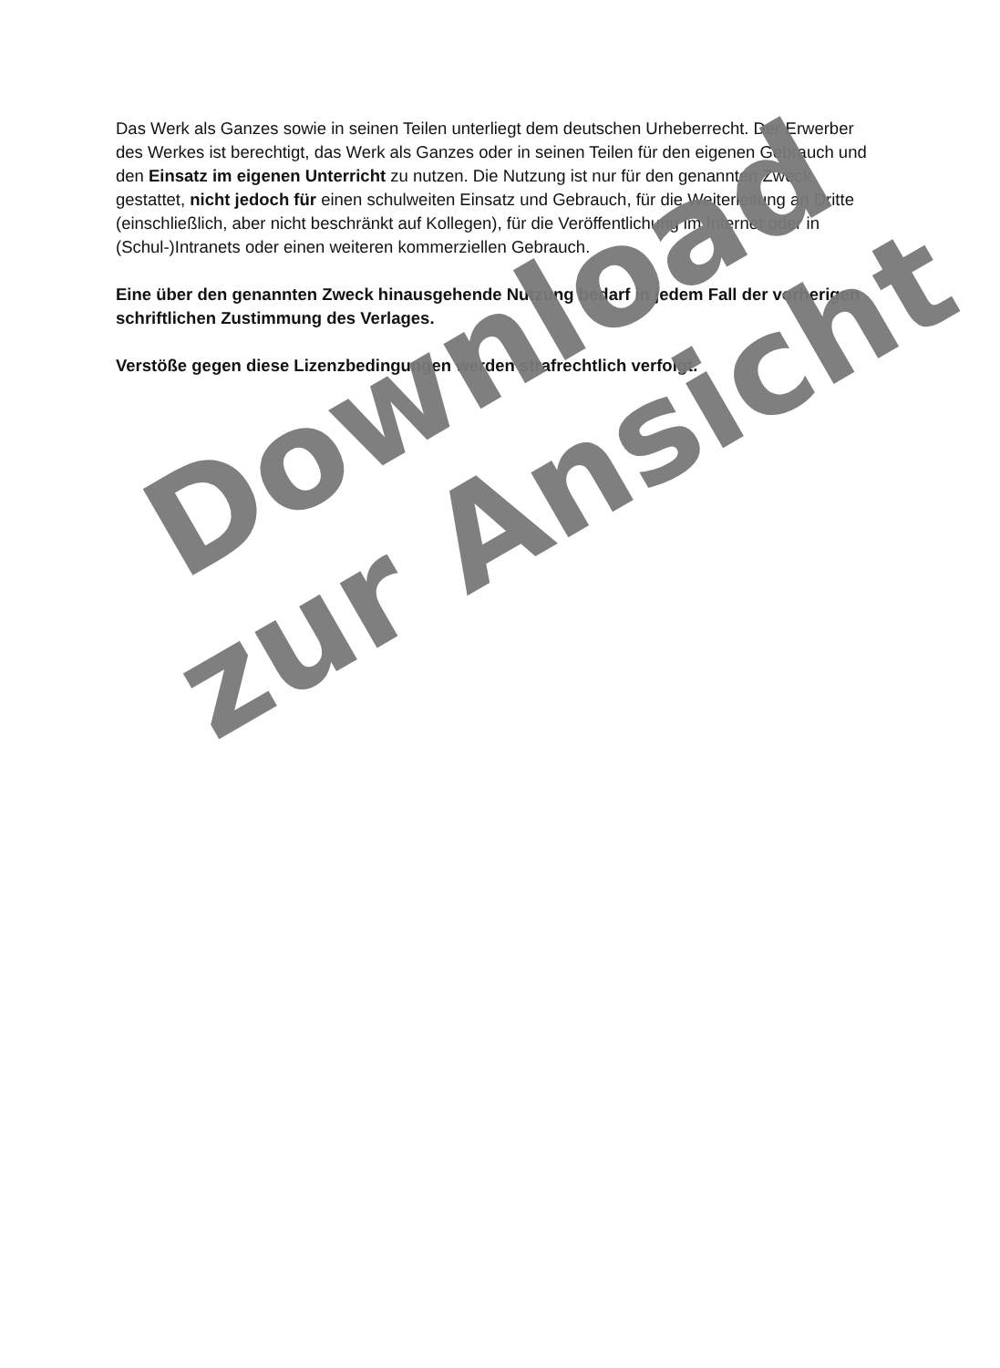Das Werk als Ganzes sowie in seinen Teilen unterliegt dem deutschen Urheberrecht. Der Erwerber des Werkes ist berechtigt, das Werk als Ganzes oder in seinen Teilen für den eigenen Gebrauch und den Einsatz im eigenen Unterricht zu nutzen. Die Nutzung ist nur für den genannten Zweck gestattet, nicht jedoch für einen schulweiten Einsatz und Gebrauch, für die Weiterleitung an Dritte (einschließlich, aber nicht beschränkt auf Kollegen), für die Veröffentlichung im Internet oder in (Schul-)Intranets oder einen weiteren kommerziellen Gebrauch.
Eine über den genannten Zweck hinausgehende Nutzung bedarf in jedem Fall der vorherigen schriftlichen Zustimmung des Verlages.
Verstöße gegen diese Lizenzbedingungen werden strafrechtlich verfolgt.
Download
zur Ansicht